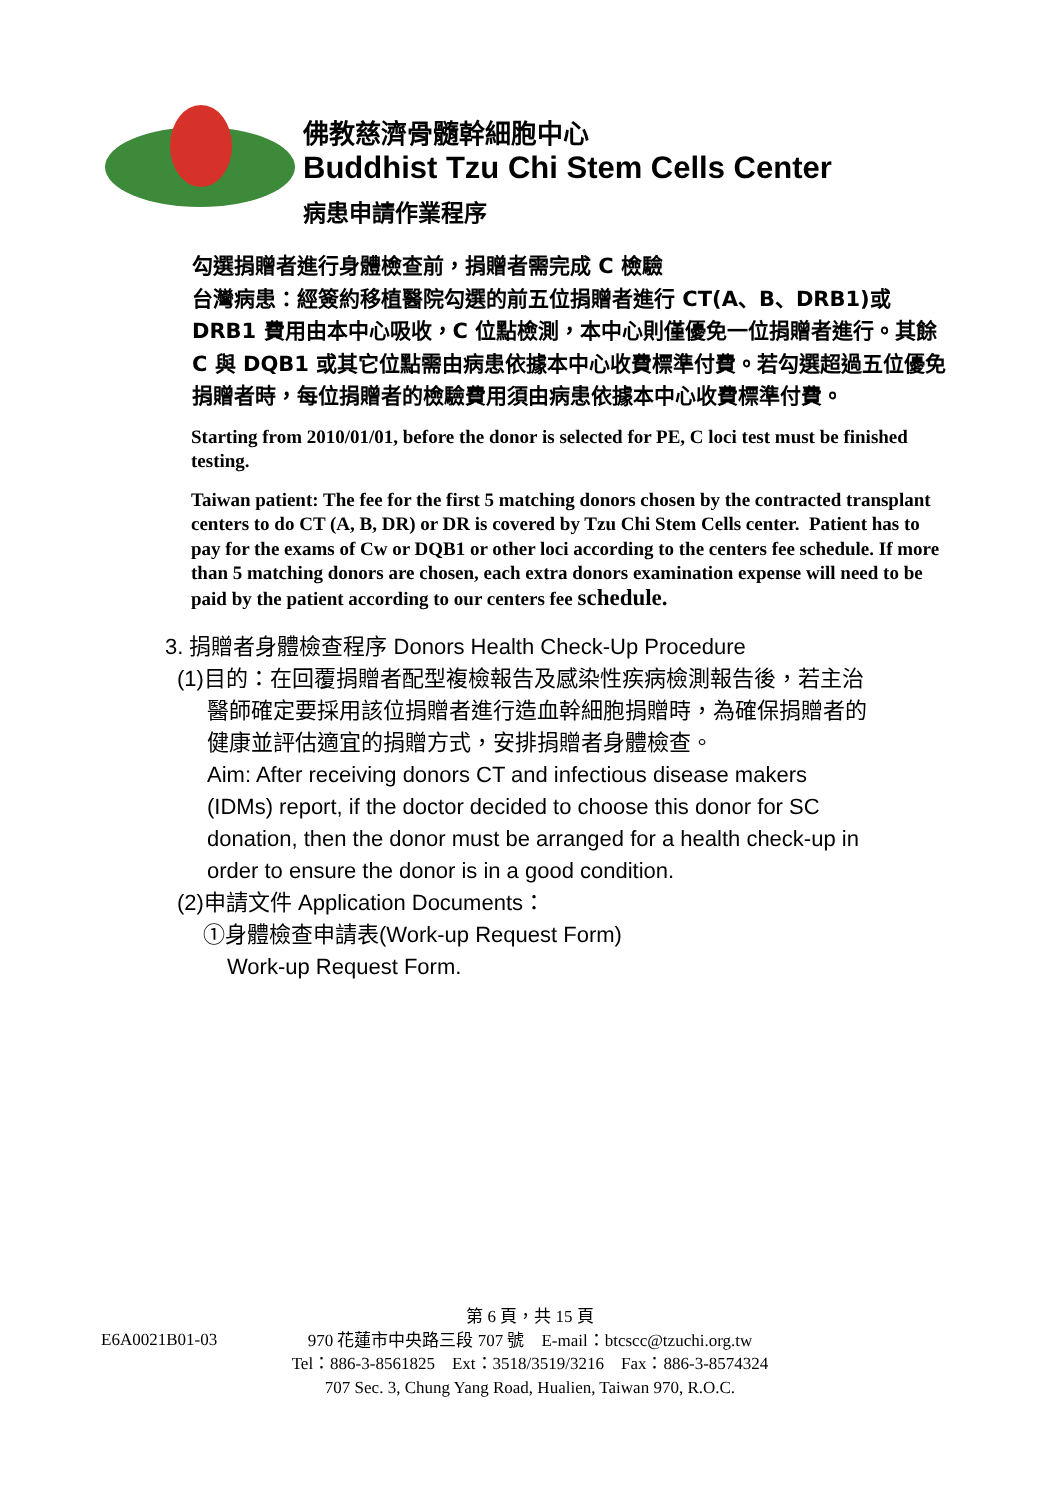佛教慈濟骨髓幹細胞中心
Buddhist Tzu Chi Stem Cells Center
病患申請作業程序
勾選捐贈者進行身體檢查前，捐贈者需完成 C 檢驗
台灣病患：經簽約移植醫院勾選的前五位捐贈者進行 CT(A、B、DRB1)或 DRB1 費用由本中心吸收，C 位點檢測，本中心則僅優免一位捐贈者進行。其餘 C 與 DQB1 或其它位點需由病患依據本中心收費標準付費。若勾選超過五位優免捐贈者時，每位捐贈者的檢驗費用須由病患依據本中心收費標準付費。
Starting from 2010/01/01, before the donor is selected for PE, C loci test must be finished testing.
Taiwan patient: The fee for the first 5 matching donors chosen by the contracted transplant centers to do CT (A, B, DR) or DR is covered by Tzu Chi Stem Cells center. Patient has to pay for the exams of Cw or DQB1 or other loci according to the centers fee schedule. If more than 5 matching donors are chosen, each extra donors examination expense will need to be paid by the patient according to our centers fee schedule.
3. 捐贈者身體檢查程序 Donors Health Check-Up Procedure
(1)目的：在回覆捐贈者配型複檢報告及感染性疾病檢測報告後，若主治
醫師確定要採用該位捐贈者進行造血幹細胞捐贈時，為確保捐贈者的
健康並評估適宜的捐贈方式，安排捐贈者身體檢查。
Aim: After receiving donors CT and infectious disease makers
(IDMs) report, if the doctor decided to choose this donor for SC
donation, then the donor must be arranged for a health check-up in
order to ensure the donor is in a good condition.
(2)申請文件 Application Documents：
①身體檢查申請表(Work-up Request Form)
Work-up Request Form.
第 6 頁，共 15 頁
E6A0021B01-03
970 花蓮市中央路三段 707 號　E-mail：btcscc@tzuchi.org.tw
Tel：886-3-8561825　Ext：3518/3519/3216　Fax：886-3-8574324
707 Sec. 3, Chung Yang Road, Hualien, Taiwan 970, R.O.C.